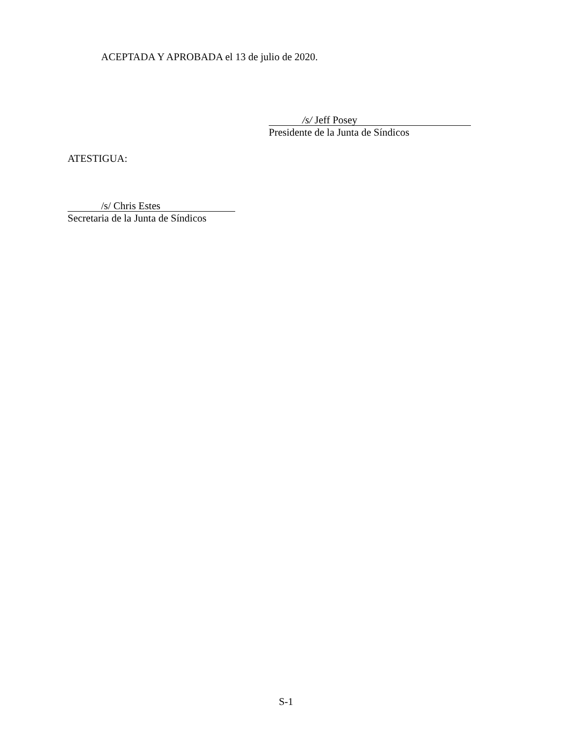ACEPTADA Y APROBADA el 13 de julio de 2020.
/s/ Jeff Posey
Presidente de la Junta de Síndicos
ATESTIGUA:
/s/ Chris Estes
Secretaria de la Junta de Síndicos
S-1